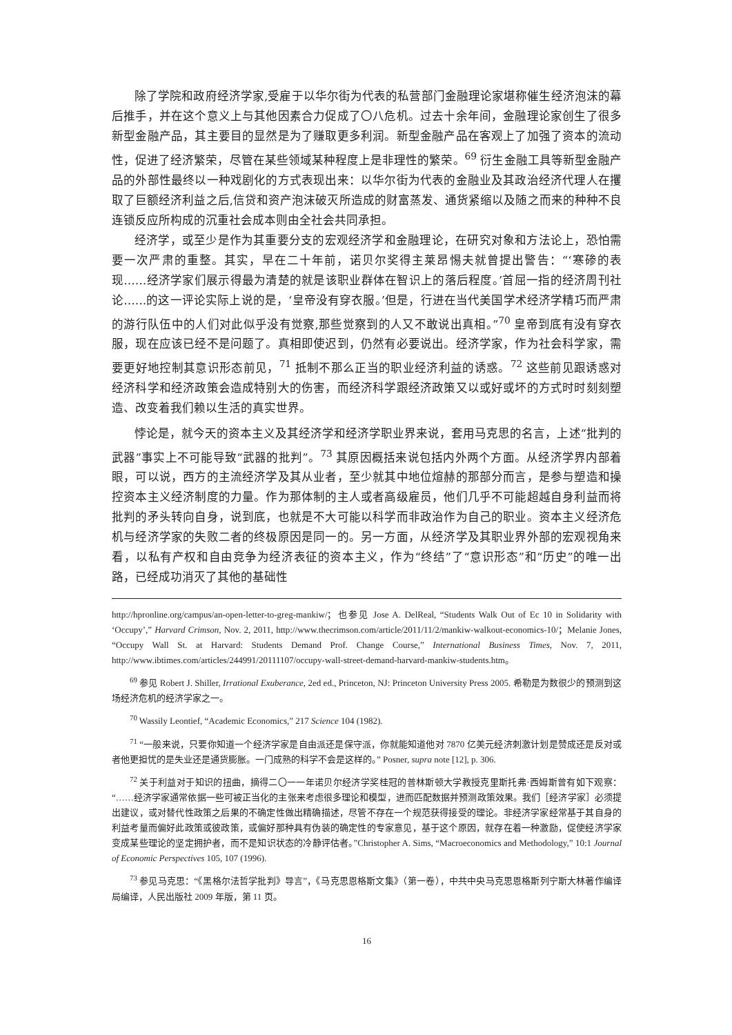除了学院和政府经济学家,受雇于以华尔街为代表的私营部门金融理论家堪称催生经济泡沫的幕后推手，并在这个意义上与其他因素合力促成了〇八危机。过去十余年间，金融理论家创生了很多新型金融产品，其主要目的显然是为了赚取更多利润。新型金融产品在客观上了加强了资本的流动性，促进了经济繁荣，尽管在某些领域某种程度上是非理性的繁荣。<sup>69</sup> 衍生金融工具等新型金融产品的外部性最终以一种戏剧化的方式表现出来：以华尔街为代表的金融业及其政治经济代理人在攫取了巨额经济利益之后,信贷和资产泡沫破灭所造成的财富蒸发、通货紧缩以及随之而来的种种不良连锁反应所构成的沉重社会成本则由全社会共同承担。
经济学，或至少是作为其重要分支的宏观经济学和金融理论，在研究对象和方法论上，恐怕需要一次严肃的重整。其实，早在二十年前，诺贝尔奖得主莱昂惕夫就曾提出警告：“‘寒碜的表现……经济学家们展示得最为清楚的就是该职业群体在智识上的落后程度。’首屈一指的经济周刊社论……的这一评论实际上说的是，‘皇帝没有穿衣服。’但是，行进在当代美国学术经济学精巧而严肃的游行队伍中的人们对此似乎没有觉察,那些觉察到的人又不敢说出真相。”<sup>70</sup> 皇帝到底有没有穿衣服，现在应该已经不是问题了。真相即使迟到，仍然有必要说出。经济学家，作为社会科学家，需要更好地控制其意识形态前见，<sup>71</sup> 抵制不那么正当的职业经济利益的诱惑。<sup>72</sup> 这些前见跟诱惑对经济科学和经济政策会造成特别大的伤害，而经济科学跟经济政策又以或好或坏的方式时时刻刻塑造、改变着我们赖以生活的真实世界。
悖论是，就今天的资本主义及其经济学和经济学职业界来说，套用马克思的名言，上述“批判的武器”事实上不可能导致“武器的批判”。<sup>73</sup> 其原因概括来说包括内外两个方面。从经济学界内部着眼，可以说，西方的主流经济学及其从业者，至少就其中地位煊赫的那部分而言，是参与塑造和操控资本主义经济制度的力量。作为那体制的主人或者高级雇员，他们几乎不可能超越自身利益而将批判的矛头转向自身，说到底，也就是不大可能以科学而非政治作为自己的职业。资本主义经济危机与经济学家的失败二者的终极原因是同一的。另一方面，从经济学及其职业界外部的宏观视角来看，以私有产权和自由竞争为经济表征的资本主义，作为“终结”了“意识形态”和“历史”的唯一出路，已经成功消灭了其他的基础性
http://hpronline.org/campus/an-open-letter-to-greg-mankiw/；也参见 Jose A. DelReal, “Students Walk Out of Ec 10 in Solidarity with ‘Occupy’,” Harvard Crimson, Nov. 2, 2011, http://www.thecrimson.com/article/2011/11/2/mankiw-walkout-economics-10/；Melanie Jones, “Occupy Wall St. at Harvard: Students Demand Prof. Change Course,” International Business Times, Nov. 7, 2011, http://www.ibtimes.com/articles/244991/20111107/occupy-wall-street-demand-harvard-mankiw-students.htm。
<sup>69</sup> 参见 Robert J. Shiller, Irrational Exuberance, 2ed ed., Princeton, NJ: Princeton University Press 2005. 希勒是为数很少的预测到这场经济危机的经济学家之一。
<sup>70</sup> Wassily Leontief, “Academic Economics,” 217 Science 104 (1982).
<sup>71</sup> “一般来说，只要你知道一个经济学家是自由派还是保守派，你就能知道他对 7870 亿美元经济刺激计划是赞成还是反对或者他更担忧的是失业还是通货膨胀。一门成熟的科学不会是这样的。” Posner, supra note [12], p. 306.
<sup>72</sup> 关于利益对于知识的扭曲，摘得二〇一一年诺贝尔经济学奖桂冠的普林斯顿大学教授克里斯托弗·西姆斯曾有如下观察：“……经济学家通常依据一些可被正当化的主张来考虑很多理论和模型，进而匹配数据并预测政策效果。我们［经济学家］必须提出建议，或对替代性政策之后果的不确定性做出精确描述，尽管不存在一个规范获得接受的理论。非经济学家经常基于其自身的利益考量而偏好此政策或彼政策，或偏好那种具有伪装的确定性的专家意见，基于这个原因，就存在着一种激励，促使经济学家变成某些理论的坚定拥护者，而不是知识状态的冷静评估者。”Christopher A. Sims, “Macroeconomics and Methodology,” 10:1 Journal of Economic Perspectives 105, 107 (1996).
<sup>73</sup> 参见马克思：“《黑格尔法哲学批判》导言”，《马克思恩格斯文集》（第一卷），中共中央马克思恩格斯列宁斯大林著作编译局编译，人民出版社 2009 年版，第 11 页。
16